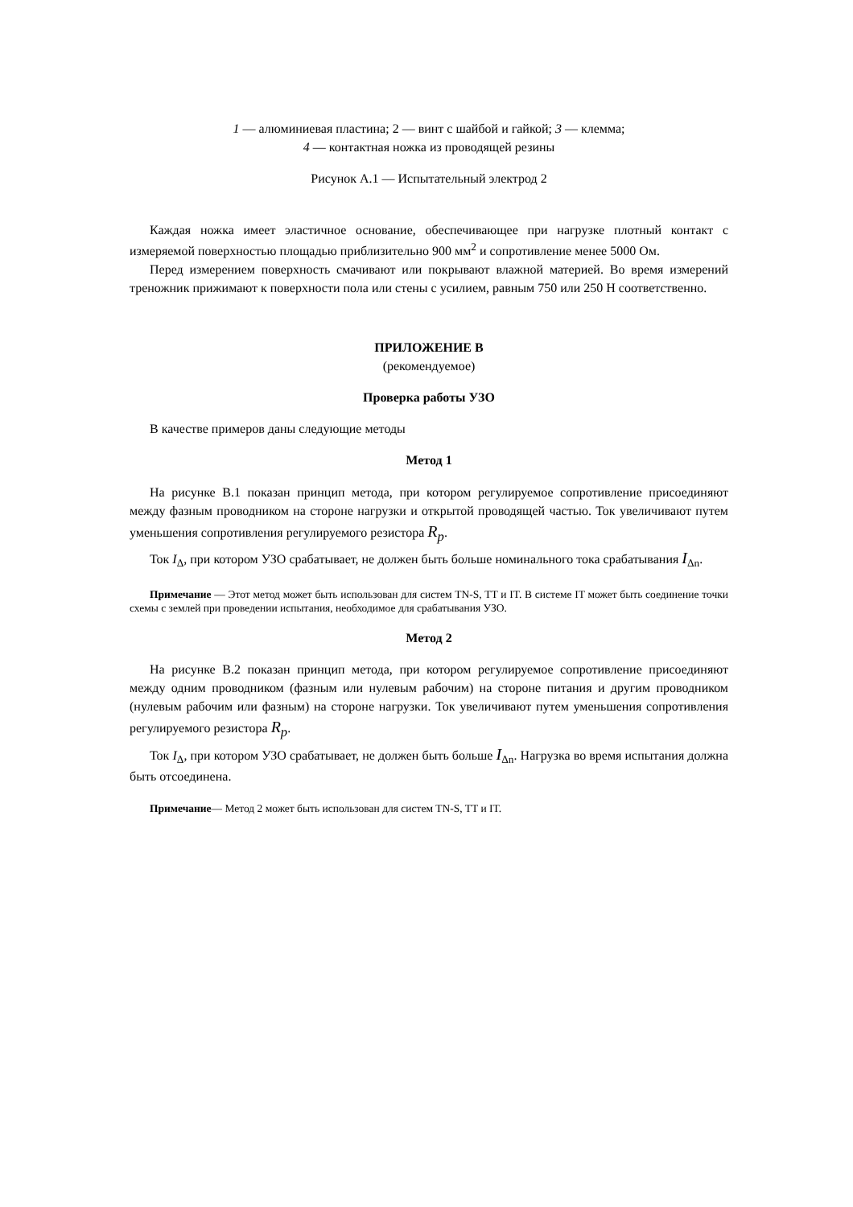1 — алюминиевая пластина; 2 — винт с шайбой и гайкой; 3 — клемма;
4 — контактная ножка из проводящей резины
Рисунок А.1 — Испытательный электрод 2
Каждая ножка имеет эластичное основание, обеспечивающее при нагрузке плотный контакт с измеряемой поверхностью площадью приблизительно 900 мм<sup>2</sup> и сопротивление менее 5000 Ом.
Перед измерением поверхность смачивают или покрывают влажной материей. Во время измерений треножник прижимают к поверхности пола или стены с усилием, равным 750 или 250 Н соответственно.
ПРИЛОЖЕНИЕ В
(рекомендуемое)
Проверка работы УЗО
В качестве примеров даны следующие методы
Метод 1
На рисунке В.1 показан принцип метода, при котором регулируемое сопротивление присоединяют между фазным проводником на стороне нагрузки и открытой проводящей частью. Ток увеличивают путем уменьшения сопротивления регулируемого резистора R<sub>p</sub>.
Ток I<sub>Δ</sub>, при котором УЗО срабатывает, не должен быть больше номинального тока срабатывания I<sub>Δn</sub>.
Примечание — Этот метод может быть использован для систем TN-S, TT и IT. В системе IT может быть соединение точки схемы с землей при проведении испытания, необходимое для срабатывания УЗО.
Метод 2
На рисунке В.2 показан принцип метода, при котором регулируемое сопротивление присоединяют между одним проводником (фазным или нулевым рабочим) на стороне питания и другим проводником (нулевым рабочим или фазным) на стороне нагрузки. Ток увеличивают путем уменьшения сопротивления регулируемого резистора R<sub>p</sub>.
Ток I<sub>Δ</sub>, при котором УЗО срабатывает, не должен быть больше I<sub>Δn</sub>. Нагрузка во время испытания должна быть отсоединена.
Примечание— Метод 2 может быть использован для систем TN-S, TT и IT.